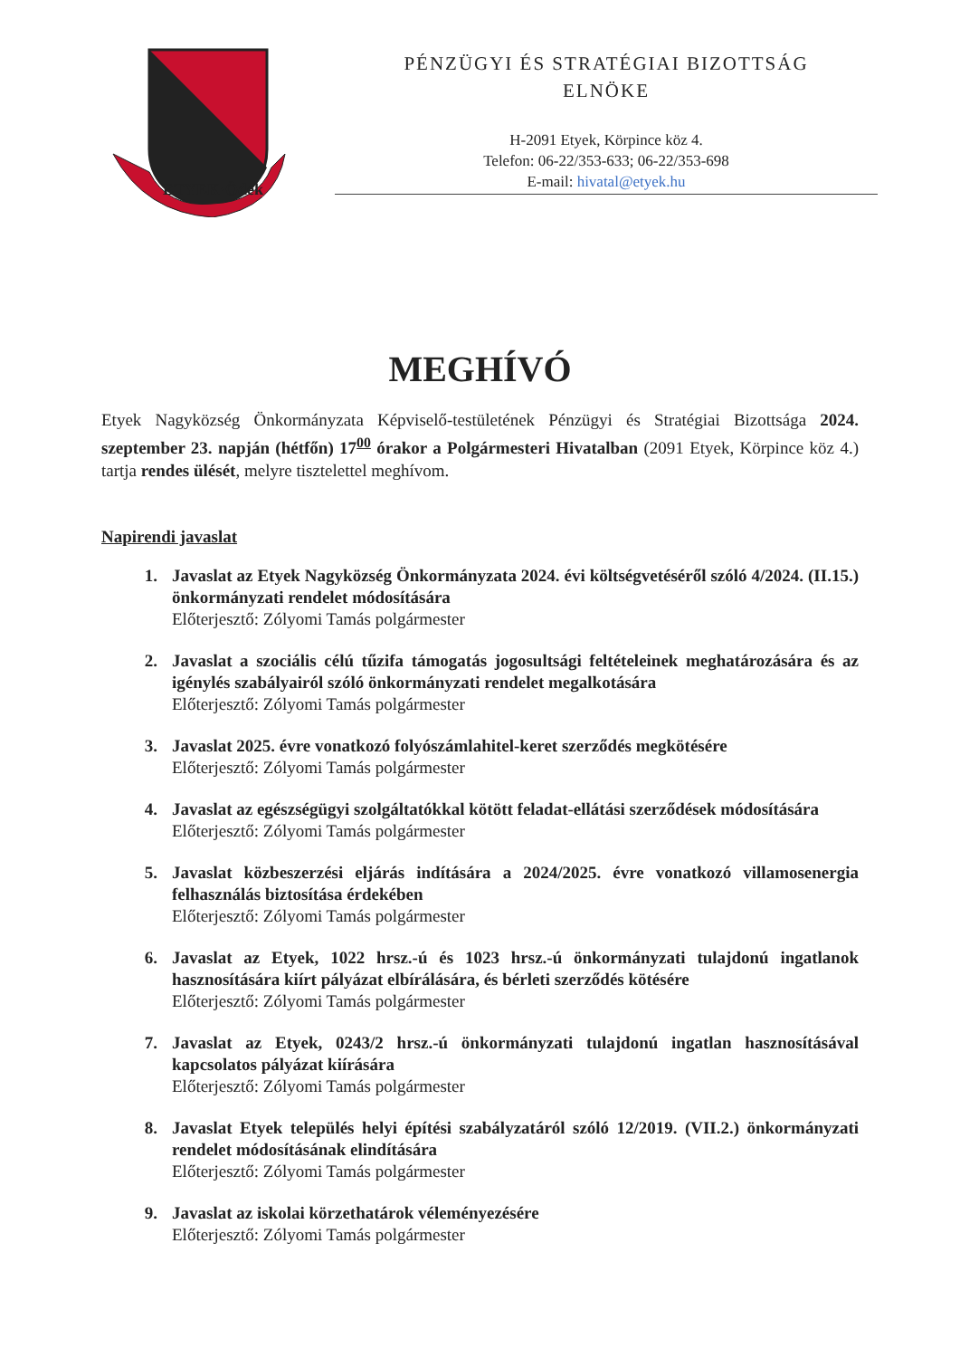ETYEK·Ödek
PÉNZÜGYI ÉS STRATÉGIAI BIZOTTSÁG
ELNÖKE
H-2091 Etyek, Körpince köz 4.
Telefon: 06-22/353-633; 06-22/353-698
E-mail: hivatal@etyek.hu
MEGHÍVÓ
Etyek Nagyközség Önkormányzata Képviselő-testületének Pénzügyi és Stratégiai Bizottsága 2024. szeptember 23. napján (hétfőn) 17<sup>00</sup> órakor a Polgármesteri Hivatalban (2091 Etyek, Körpince köz 4.) tartja rendes ülését, melyre tisztelettel meghívom.
Napirendi javaslat
1. Javaslat az Etyek Nagyközség Önkormányzata 2024. évi költségvetéséről szóló 4/2024. (II.15.) önkormányzati rendelet módosítására
Előterjesztő: Zólyomi Tamás polgármester
2. Javaslat a szociális célú tűzifa támogatás jogosultsági feltételeinek meghatározására és az igénylés szabályairól szóló önkormányzati rendelet megalkotására
Előterjesztő: Zólyomi Tamás polgármester
3. Javaslat 2025. évre vonatkozó folyószámlahitel-keret szerződés megkötésére
Előterjesztő: Zólyomi Tamás polgármester
4. Javaslat az egészségügyi szolgáltatókkal kötött feladat-ellátási szerződések módosítására
Előterjesztő: Zólyomi Tamás polgármester
5. Javaslat közbeszerzési eljárás indítására a 2024/2025. évre vonatkozó villamosenergia felhasználás biztosítása érdekében
Előterjesztő: Zólyomi Tamás polgármester
6. Javaslat az Etyek, 1022 hrsz.-ú és 1023 hrsz.-ú önkormányzati tulajdonú ingatlanok hasznosítására kiírt pályázat elbírálására, és bérleti szerződés kötésére
Előterjesztő: Zólyomi Tamás polgármester
7. Javaslat az Etyek, 0243/2 hrsz.-ú önkormányzati tulajdonú ingatlan hasznosításával kapcsolatos pályázat kiírására
Előterjesztő: Zólyomi Tamás polgármester
8. Javaslat Etyek település helyi építési szabályzatáról szóló 12/2019. (VII.2.) önkormányzati rendelet módosításának elindítására
Előterjesztő: Zólyomi Tamás polgármester
9. Javaslat az iskolai körzethatárok véleményezésére
Előterjesztő: Zólyomi Tamás polgármester